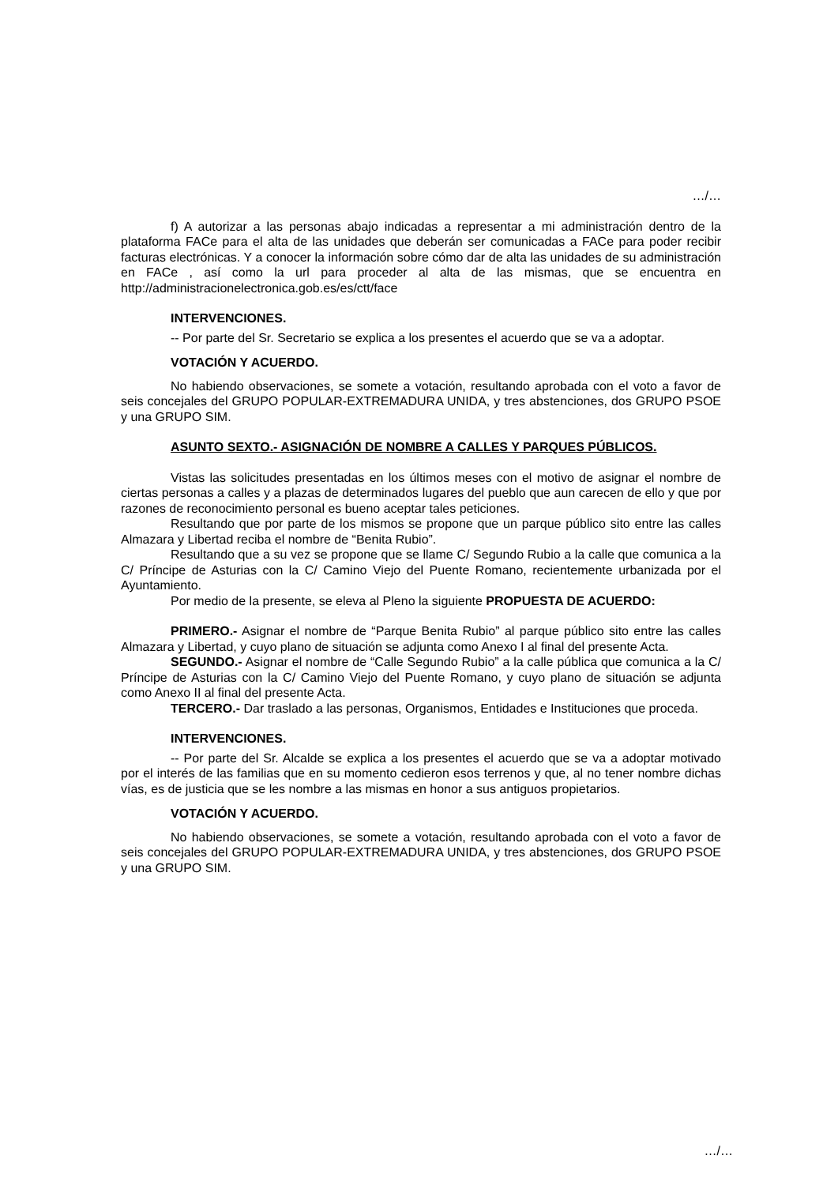…/…
f) A autorizar a las personas abajo indicadas a representar a mi administración dentro de la plataforma FACe para el alta de las unidades que deberán ser comunicadas a FACe para poder recibir facturas electrónicas. Y a conocer la información sobre cómo dar de alta las unidades de su administración en FACe , así como la url para proceder al alta de las mismas, que se encuentra en http://administracionelectronica.gob.es/es/ctt/face
INTERVENCIONES.
-- Por parte del Sr. Secretario se explica a los presentes el acuerdo que se va a adoptar.
VOTACIÓN Y ACUERDO.
No habiendo observaciones, se somete a votación, resultando aprobada con el voto a favor de seis concejales del GRUPO POPULAR-EXTREMADURA UNIDA, y tres abstenciones, dos GRUPO PSOE y una GRUPO SIM.
ASUNTO SEXTO.- ASIGNACIÓN DE NOMBRE A CALLES Y PARQUES PÚBLICOS.
Vistas las solicitudes presentadas en los últimos meses con el motivo de asignar el nombre de ciertas personas a calles y a plazas de determinados lugares del pueblo que aun carecen de ello y que por razones de reconocimiento personal es bueno aceptar tales peticiones.
Resultando que por parte de los mismos se propone que un parque público sito entre las calles Almazara y Libertad reciba el nombre de “Benita Rubio”.
Resultando que a su vez se propone que se llame C/ Segundo Rubio a la calle que comunica a la C/ Príncipe de Asturias con la C/ Camino Viejo del Puente Romano, recientemente urbanizada por el Ayuntamiento.
Por medio de la presente, se eleva al Pleno la siguiente PROPUESTA DE ACUERDO:
PRIMERO.- Asignar el nombre de “Parque Benita Rubio” al parque público sito entre las calles Almazara y Libertad, y cuyo plano de situación se adjunta como Anexo I al final del presente Acta.
SEGUNDO.- Asignar el nombre de “Calle Segundo Rubio” a la calle pública que comunica a la C/ Príncipe de Asturias con la C/ Camino Viejo del Puente Romano, y cuyo plano de situación se adjunta como Anexo II al final del presente Acta.
TERCERO.- Dar traslado a las personas, Organismos, Entidades e Instituciones que proceda.
INTERVENCIONES.
-- Por parte del Sr. Alcalde se explica a los presentes el acuerdo que se va a adoptar motivado por el interés de las familias que en su momento cedieron esos terrenos y que, al no tener nombre dichas vías, es de justicia que se les nombre a las mismas en honor a sus antiguos propietarios.
VOTACIÓN Y ACUERDO.
No habiendo observaciones, se somete a votación, resultando aprobada con el voto a favor de seis concejales del GRUPO POPULAR-EXTREMADURA UNIDA, y tres abstenciones, dos GRUPO PSOE y una GRUPO SIM.
…/…